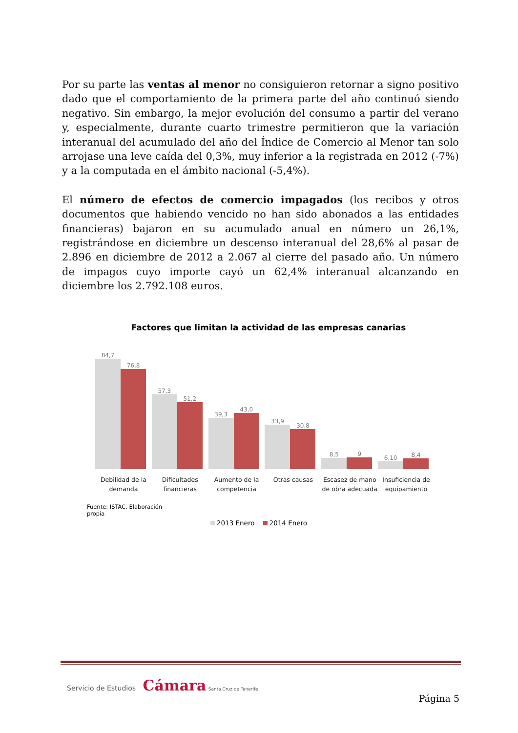Por su parte las ventas al menor no consiguieron retornar a signo positivo dado que el comportamiento de la primera parte del año continuó siendo negativo. Sin embargo, la mejor evolución del consumo a partir del verano y, especialmente, durante cuarto trimestre permitieron que la variación interanual del acumulado del año del Índice de Comercio al Menor tan solo arrojase una leve caída del 0,3%, muy inferior a la registrada en 2012 (-7%) y a la computada en el ámbito nacional (-5,4%).
El número de efectos de comercio impagados (los recibos y otros documentos que habiendo vencido no han sido abonados a las entidades financieras) bajaron en su acumulado anual en número un 26,1%, registrándose en diciembre un descenso interanual del 28,6% al pasar de 2.896 en diciembre de 2012 a 2.067 al cierre del pasado año. Un número de impagos cuyo importe cayó un 62,4% interanual alcanzando en diciembre los 2.792.108 euros.
Factores que limitan la actividad de las empresas canarias
84,7
76,8
57,3
51,2
39,3
43,0
33,9
30,8
8,5
9
6,10
8,4
Debilidad de la demanda
Dificultades financieras
Aumento de la competencia
Otras causas Escasez de mano de obra adecuada
Insuficiencia de equipamiento
Fuente: ISTAC. Elaboración propia
2013 Enero 2014 Enero
Servicio de Estudios Cámara Santa Cruz de Tenerife
Página 5